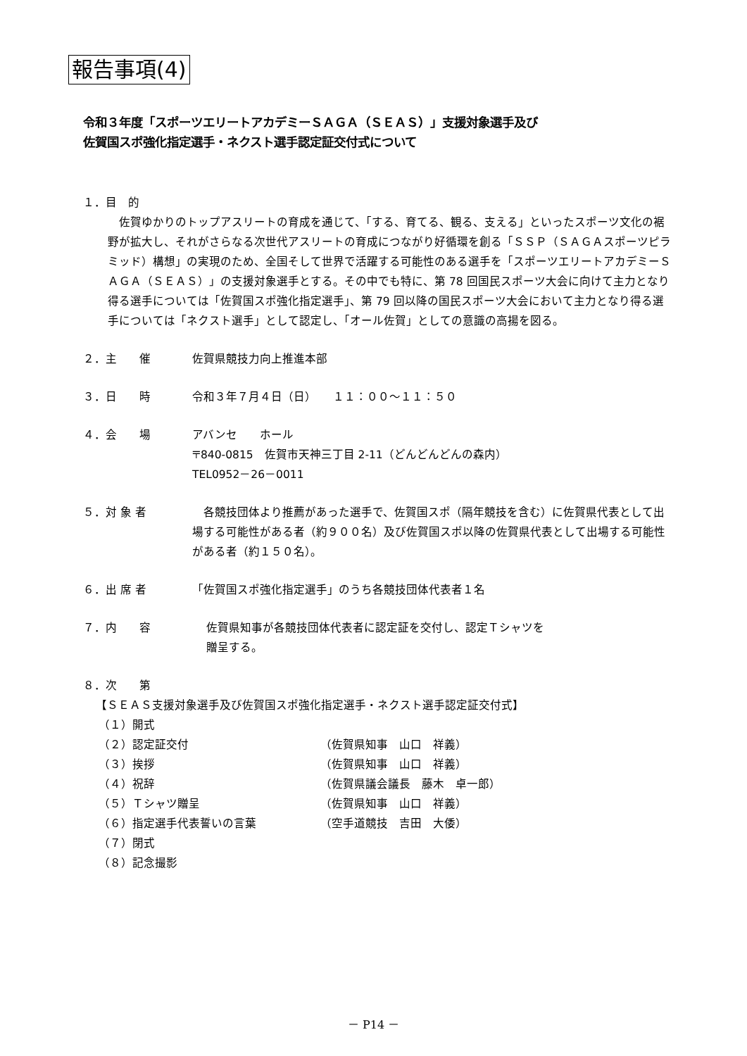報告事項(4)
令和３年度「スポーツエリートアカデミーＳＡＧＡ（ＳＥＡＳ）」支援対象選手及び
佐賀国スポ強化指定選手・ネクスト選手認定証交付式について
１．目　的
　佐賀ゆかりのトップアスリートの育成を通じて、「する、育てる、観る、支える」といったスポーツ文化の裾野が拡大し、それがさらなる次世代アスリートの育成につながり好循環を創る「ＳＳＰ（ＳＡＧＡスポーツピラミッド）構想」の実現のため、全国そして世界で活躍する可能性のある選手を「スポーツエリートアカデミーＳＡＧＡ（ＳＥＡＳ）」の支援対象選手とする。その中でも特に、第 78 回国民スポーツ大会に向けて主力となり得る選手については「佐賀国スポ強化指定選手」、第 79 回以降の国民スポーツ大会において主力となり得る選手については「ネクスト選手」として認定し、「オール佐賀」としての意識の高揚を図る。
２．主　　催 佐賀県競技力向上推進本部
３．日　　時 令和３年７月４日（日）　　１１：００～１１：５０
４．会　　場 アバンセ　　ホール
〒840-0815　佐賀市天神三丁目 2-11（どんどんどんの森内）
TEL0952－26－0011
５．対 象 者　各競技団体より推薦があった選手で、佐賀国スポ（隔年競技を含む）に佐賀県代表として出場する可能性がある者（約９００名）及び佐賀国スポ以降の佐賀県代表として出場する可能性がある者（約１５０名）。
６．出 席 者 「佐賀国スポ強化指定選手」のうち各競技団体代表者１名
７．内　　容 佐賀県知事が各競技団体代表者に認定証を交付し、認定Ｔシャツを
贈呈する。
８．次　　第
【ＳＥＡＳ支援対象選手及び佐賀国スポ強化指定選手・ネクスト選手認定証交付式】
（１）開式
（２）認定証交付 （佐賀県知事　山口　祥義）
（３）挨拶 （佐賀県知事　山口　祥義）
（４）祝辞 （佐賀県議会議長　藤木　卓一郎）
（５）Ｔシャツ贈呈 （佐賀県知事　山口　祥義）
（６）指定選手代表誓いの言葉 （空手道競技　吉田　大倭）
（７）閉式
（８）記念撮影
－ P14 －